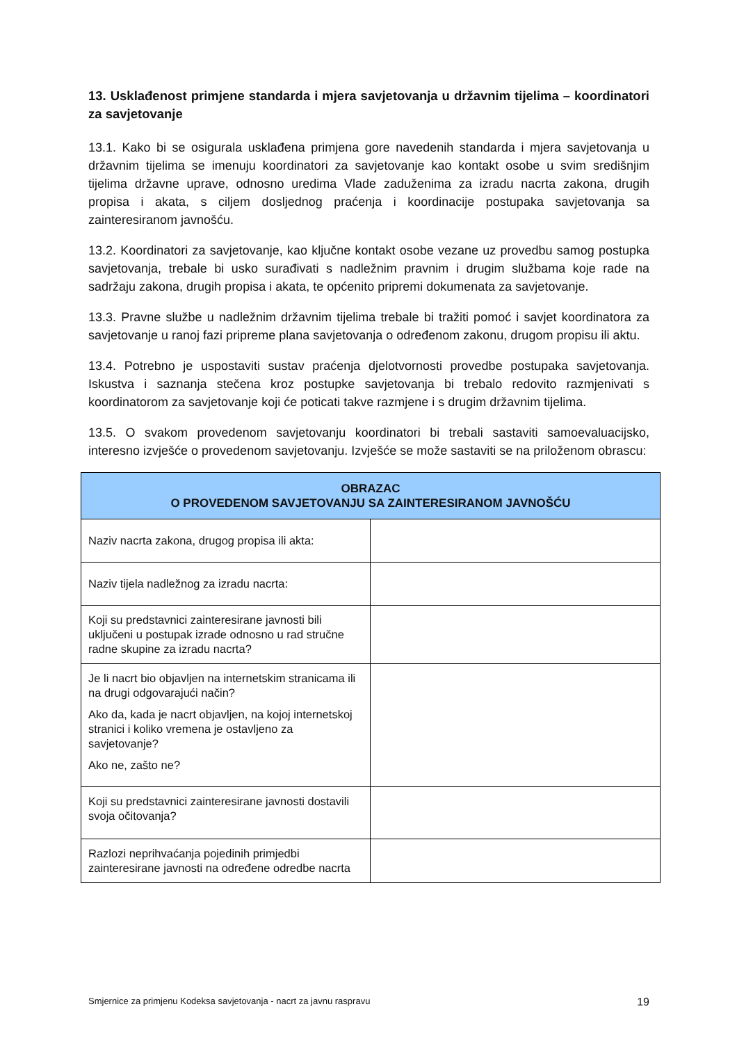13. Usklađenost primjene standarda i mjera savjetovanja u državnim tijelima – koordinatori za savjetovanje
13.1. Kako bi se osigurala usklađena primjena gore navedenih standarda i mjera savjetovanja u državnim tijelima se imenuju koordinatori za savjetovanje kao kontakt osobe u svim središnjim tijelima državne uprave, odnosno uredima Vlade zaduženima za izradu nacrta zakona, drugih propisa i akata, s ciljem dosljednog praćenja i koordinacije postupaka savjetovanja sa zainteresiranom javnošću.
13.2. Koordinatori za savjetovanje, kao ključne kontakt osobe vezane uz provedbu samog postupka savjetovanja, trebale bi usko surađivati s nadležnim pravnim i drugim službama koje rade na sadržaju zakona, drugih propisa i akata, te općenito pripremi dokumenata za savjetovanje.
13.3. Pravne službe u nadležnim državnim tijelima trebale bi tražiti pomoć i savjet koordinatora za savjetovanje u ranoj fazi pripreme plana savjetovanja o određenom zakonu, drugom propisu ili aktu.
13.4. Potrebno je uspostaviti sustav praćenja djelotvornosti provedbe postupaka savjetovanja. Iskustva i saznanja stečena kroz postupke savjetovanja bi trebalo redovito razmjenivati s koordinatorom za savjetovanje koji će poticati takve razmjene i s drugim državnim tijelima.
13.5. O svakom provedenom savjetovanju koordinatori bi trebali sastaviti samoevaluacijsko, interesno izvješće o provedenom savjetovanju. Izvješće se može sastaviti se na priloženom obrascu:
| OBRAZAC O PROVEDENOM SAVJETOVANJU SA ZAINTERESIRANOM JAVNOŠĆU | |
| --- | --- |
| Naziv nacrta zakona, drugog propisa ili akta: | |
| Naziv tijela nadležnog za izradu nacrta: | |
| Koji su predstavnici zainteresirane javnosti bili uključeni u postupak izrade odnosno u rad stručne radne skupine za izradu nacrta? | |
| Je li nacrt bio objavljen na internetskim stranicama ili na drugi odgovarajući način? Ako da, kada je nacrt objavljen, na kojoj internetskoj stranici i koliko vremena je ostavljeno za savjetovanje? Ako ne, zašto ne? | |
| Koji su predstavnici zainteresirane javnosti dostavili svoja očitovanja? | |
| Razlozi neprihvaćanja pojedinih primjedbi zainteresirane javnosti na određene odredbe nacrta | |
Smjernice za primjenu Kodeksa savjetovanja - nacrt za javnu raspravu 19